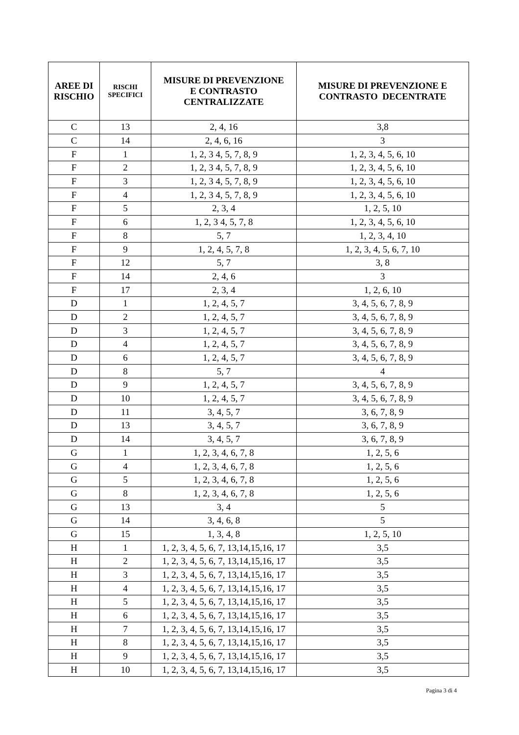| AREE DI RISCHIO | RISCHI SPECIFICI | MISURE DI PREVENZIONE E CONTRASTO CENTRALIZZATE | MISURE DI PREVENZIONE E CONTRASTO DECENTRATE |
| --- | --- | --- | --- |
| C | 13 | 2, 4, 16 | 3,8 |
| C | 14 | 2, 4, 6, 16 | 3 |
| F | 1 | 1, 2, 3 4, 5, 7, 8, 9 | 1, 2, 3, 4, 5, 6, 10 |
| F | 2 | 1, 2, 3 4, 5, 7, 8, 9 | 1, 2, 3, 4, 5, 6, 10 |
| F | 3 | 1, 2, 3 4, 5, 7, 8, 9 | 1, 2, 3, 4, 5, 6, 10 |
| F | 4 | 1, 2, 3 4, 5, 7, 8, 9 | 1, 2, 3, 4, 5, 6, 10 |
| F | 5 | 2, 3, 4 | 1, 2, 5, 10 |
| F | 6 | 1, 2, 3 4, 5, 7, 8 | 1, 2, 3, 4, 5, 6, 10 |
| F | 8 | 5, 7 | 1, 2, 3, 4, 10 |
| F | 9 | 1, 2, 4, 5, 7, 8 | 1, 2, 3, 4, 5, 6, 7, 10 |
| F | 12 | 5, 7 | 3, 8 |
| F | 14 | 2, 4, 6 | 3 |
| F | 17 | 2, 3, 4 | 1, 2, 6, 10 |
| D | 1 | 1, 2, 4, 5, 7 | 3, 4, 5, 6, 7, 8, 9 |
| D | 2 | 1, 2, 4, 5, 7 | 3, 4, 5, 6, 7, 8, 9 |
| D | 3 | 1, 2, 4, 5, 7 | 3, 4, 5, 6, 7, 8, 9 |
| D | 4 | 1, 2, 4, 5, 7 | 3, 4, 5, 6, 7, 8, 9 |
| D | 6 | 1, 2, 4, 5, 7 | 3, 4, 5, 6, 7, 8, 9 |
| D | 8 | 5, 7 | 4 |
| D | 9 | 1, 2, 4, 5, 7 | 3, 4, 5, 6, 7, 8, 9 |
| D | 10 | 1, 2, 4, 5, 7 | 3, 4, 5, 6, 7, 8, 9 |
| D | 11 | 3, 4, 5, 7 | 3, 6, 7, 8, 9 |
| D | 13 | 3, 4, 5, 7 | 3, 6, 7, 8, 9 |
| D | 14 | 3, 4, 5, 7 | 3, 6, 7, 8, 9 |
| G | 1 | 1, 2, 3, 4, 6, 7, 8 | 1, 2, 5, 6 |
| G | 4 | 1, 2, 3, 4, 6, 7, 8 | 1, 2, 5, 6 |
| G | 5 | 1, 2, 3, 4, 6, 7, 8 | 1, 2, 5, 6 |
| G | 8 | 1, 2, 3, 4, 6, 7, 8 | 1, 2, 5, 6 |
| G | 13 | 3, 4 | 5 |
| G | 14 | 3, 4, 6, 8 | 5 |
| G | 15 | 1, 3, 4, 8 | 1, 2, 5, 10 |
| H | 1 | 1, 2, 3, 4, 5, 6, 7, 13,14,15,16, 17 | 3,5 |
| H | 2 | 1, 2, 3, 4, 5, 6, 7, 13,14,15,16, 17 | 3,5 |
| H | 3 | 1, 2, 3, 4, 5, 6, 7, 13,14,15,16, 17 | 3,5 |
| H | 4 | 1, 2, 3, 4, 5, 6, 7, 13,14,15,16, 17 | 3,5 |
| H | 5 | 1, 2, 3, 4, 5, 6, 7, 13,14,15,16, 17 | 3,5 |
| H | 6 | 1, 2, 3, 4, 5, 6, 7, 13,14,15,16, 17 | 3,5 |
| H | 7 | 1, 2, 3, 4, 5, 6, 7, 13,14,15,16, 17 | 3,5 |
| H | 8 | 1, 2, 3, 4, 5, 6, 7, 13,14,15,16, 17 | 3,5 |
| H | 9 | 1, 2, 3, 4, 5, 6, 7, 13,14,15,16, 17 | 3,5 |
| H | 10 | 1, 2, 3, 4, 5, 6, 7, 13,14,15,16, 17 | 3,5 |
Pagina 3 di 4